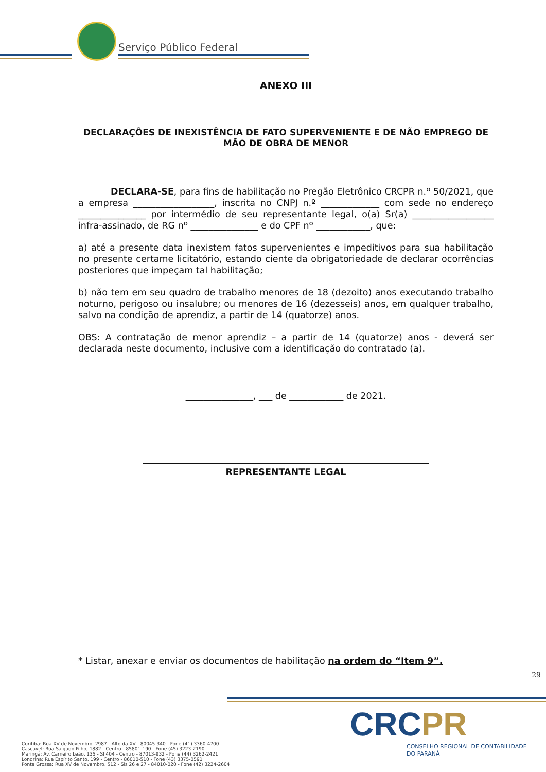Serviço Público Federal
ANEXO III
DECLARAÇÕES DE INEXISTÊNCIA DE FATO SUPERVENIENTE E DE NÃO EMPREGO DE MÃO DE OBRA DE MENOR
DECLARA-SE, para fins de habilitação no Pregão Eletrônico CRCPR n.º 50/2021, que a empresa __________________, inscrita no CNPJ n.º _____________ com sede no endereço _______________ por intermédio de seu representante legal, o(a) Sr(a) __________________ infra-assinado, de RG nº _______________ e do CPF nº ____________, que:
a) até a presente data inexistem fatos supervenientes e impeditivos para sua habilitação no presente certame licitatório, estando ciente da obrigatoriedade de declarar ocorrências posteriores que impeçam tal habilitação;
b) não tem em seu quadro de trabalho menores de 18 (dezoito) anos executando trabalho noturno, perigoso ou insalubre; ou menores de 16 (dezesseis) anos, em qualquer trabalho, salvo na condição de aprendiz, a partir de 14 (quatorze) anos.
OBS: A contratação de menor aprendiz – a partir de 14 (quatorze) anos - deverá ser declarada neste documento, inclusive com a identificação do contratado (a).
_______________, ___ de ____________ de 2021.
REPRESENTANTE LEGAL
* Listar, anexar e enviar os documentos de habilitação na ordem do “Item 9”.
29
Curitiba: Rua XV de Novembro, 2987 - Alto da XV - 80045-340 - Fone (41) 3360-4700
Cascavel: Rua Salgado Filho, 1882 - Centro - 85801-190 - Fone (45) 3223-2190
Maringá: Av. Carneiro Leão, 135 - Sl 404 - Centro - 87013-932 - Fone (44) 3262-2421
Londrina: Rua Espírito Santo, 199 - Centro - 86010-510 - Fone (43) 3375-0591
Ponta Grossa: Rua XV de Novembro, 512 - Sls 26 e 27 - 84010-020 - Fone (42) 3224-2604
CRCPR
CONSELHO REGIONAL DE CONTABILIDADE
DO PARANÁ